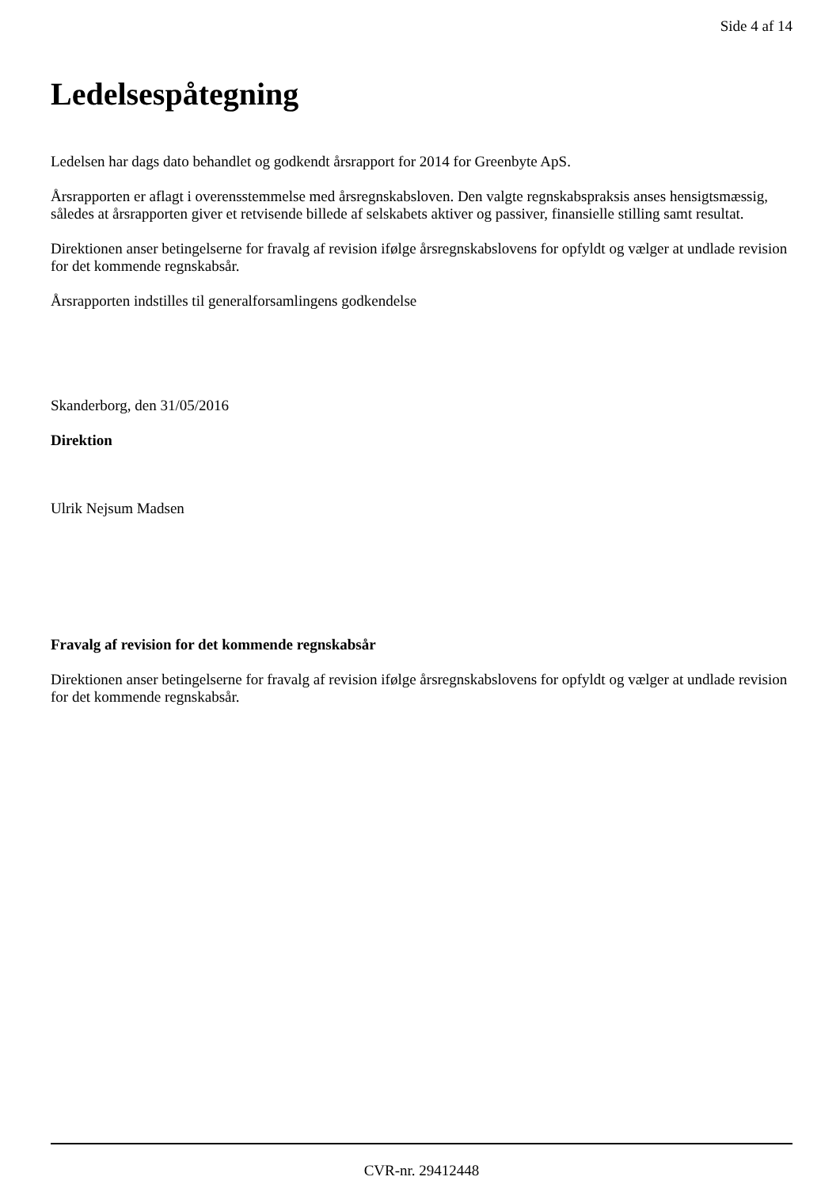Side 4 af 14
Ledelsespåtegning
Ledelsen har dags dato behandlet og godkendt årsrapport for 2014 for Greenbyte ApS.
Årsrapporten er aflagt i overensstemmelse med årsregnskabsloven. Den valgte regnskabspraksis anses hensigtsmæssig, således at årsrapporten giver et retvisende billede af selskabets aktiver og passiver, finansielle stilling samt resultat.
Direktionen anser betingelserne for fravalg af revision ifølge årsregnskabslovens for opfyldt og vælger at undlade revision for det kommende regnskabsår.
Årsrapporten indstilles til generalforsamlingens godkendelse
Skanderborg, den 31/05/2016
Direktion
Ulrik Nejsum Madsen
Fravalg af revision for det kommende regnskabsår
Direktionen anser betingelserne for fravalg af revision ifølge årsregnskabslovens for opfyldt og vælger at undlade revision for det kommende regnskabsår.
CVR-nr. 29412448